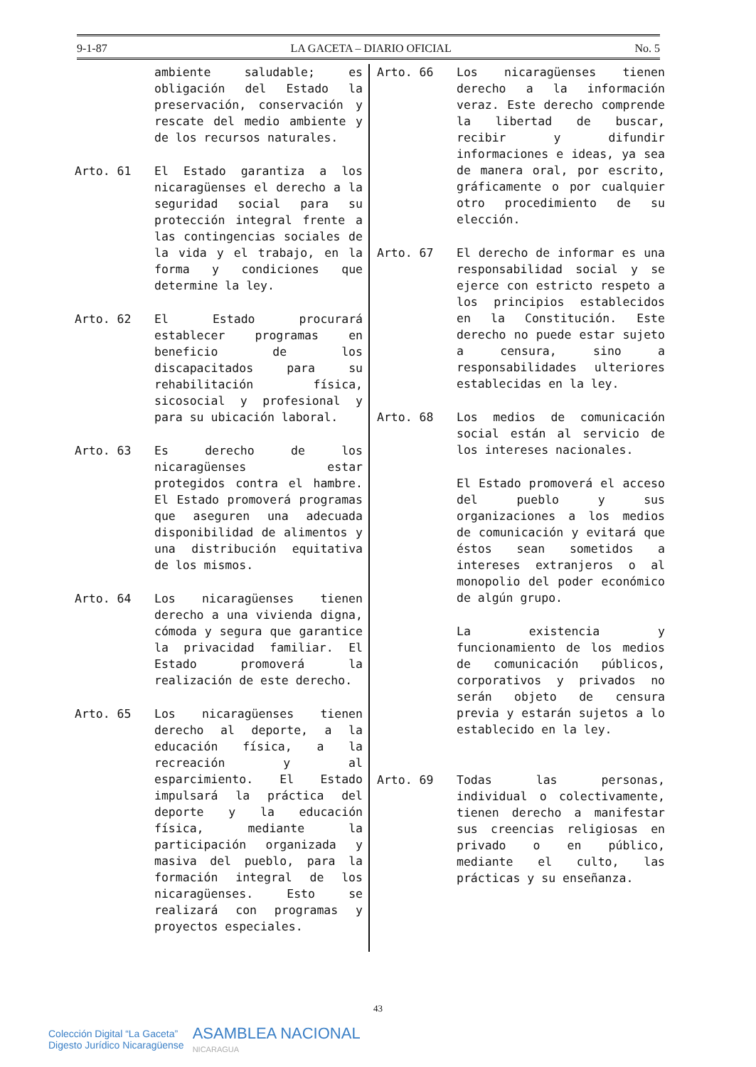9-1-87 LA GACETA – DIARIO OFICIAL No. 5
ambiente saludable; es obligación del Estado la preservación, conservación y rescate del medio ambiente y de los recursos naturales.
Arto. 61 El Estado garantiza a los nicaragüenses el derecho a la seguridad social para su protección integral frente a las contingencias sociales de la vida y el trabajo, en la forma y condiciones que determine la ley.
Arto. 62 El Estado procurará establecer programas en beneficio de los discapacitados para su rehabilitación física, sicosocial y profesional y para su ubicación laboral.
Arto. 63 Es derecho de los nicaragüenses estar protegidos contra el hambre. El Estado promoverá programas que aseguren una adecuada disponibilidad de alimentos y una distribución equitativa de los mismos.
Arto. 64 Los nicaragüenses tienen derecho a una vivienda digna, cómoda y segura que garantice la privacidad familiar. El Estado promoverá la realización de este derecho.
Arto. 65 Los nicaragüenses tienen derecho al deporte, a la educación física, a la recreación y al esparcimiento. El Estado impulsará la práctica del deporte y la educación física, mediante la participación organizada y masiva del pueblo, para la formación integral de los nicaragüenses. Esto se realizará con programas y proyectos especiales.
Arto. 66 Los nicaragüenses tienen derecho a la información veraz. Este derecho comprende la libertad de buscar, recibir y difundir informaciones e ideas, ya sea de manera oral, por escrito, gráficamente o por cualquier otro procedimiento de su elección.
Arto. 67 El derecho de informar es una responsabilidad social y se ejerce con estricto respeto a los principios establecidos en la Constitución. Este derecho no puede estar sujeto a censura, sino a responsabilidades ulteriores establecidas en la ley.
Arto. 68 Los medios de comunicación social están al servicio de los intereses nacionales.
El Estado promoverá el acceso del pueblo y sus organizaciones a los medios de comunicación y evitará que éstos sean sometidos a intereses extranjeros o al monopolio del poder económico de algún grupo.
La existencia y funcionamiento de los medios de comunicación públicos, corporativos y privados no serán objeto de censura previa y estarán sujetos a lo establecido en la ley.
Arto. 69 Todas las personas, individual o colectivamente, tienen derecho a manifestar sus creencias religiosas en privado o en público, mediante el culto, las prácticas y su enseñanza.
43
Colección Digital “La Gaceta”
Digesto Jurídico Nicaragüense
ASAMBLEA NACIONAL
NICARAGUA